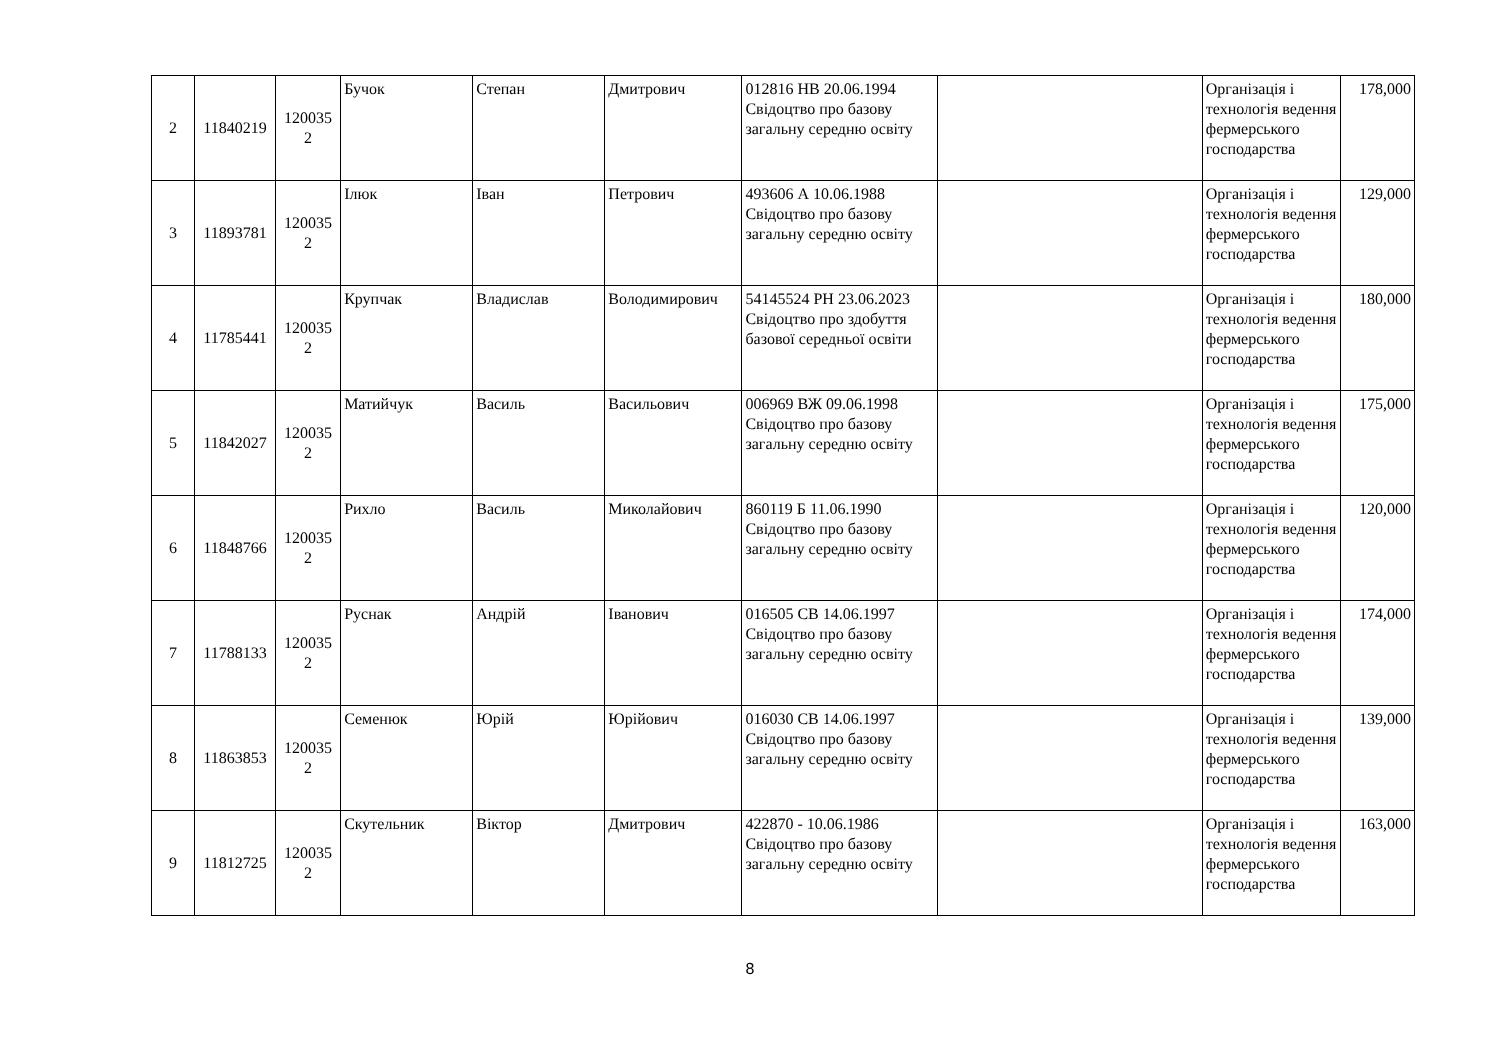| 2 | 11840219 | 120035 2 | Бучок | Степан | Дмитрович | 012816 НВ 20.06.1994 Свідоцтво про базову загальну середню освіту | | Організація і технологія ведення фермерського господарства | 178,000 |
| 3 | 11893781 | 120035 2 | Ілюк | Іван | Петрович | 493606 А 10.06.1988 Свідоцтво про базову загальну середню освіту | | Організація і технологія ведення фермерського господарства | 129,000 |
| 4 | 11785441 | 120035 2 | Крупчак | Владислав | Володимирович | 54145524 PH 23.06.2023 Свідоцтво про здобуття базової середньої освіти | | Організація і технологія ведення фермерського господарства | 180,000 |
| 5 | 11842027 | 120035 2 | Матийчук | Василь | Васильович | 006969 ВЖ 09.06.1998 Свідоцтво про базову загальну середню освіту | | Організація і технологія ведення фермерського господарства | 175,000 |
| 6 | 11848766 | 120035 2 | Рихло | Василь | Миколайович | 860119 Б 11.06.1990 Свідоцтво про базову загальну середню освіту | | Організація і технологія ведення фермерського господарства | 120,000 |
| 7 | 11788133 | 120035 2 | Руснак | Андрій | Іванович | 016505 СВ 14.06.1997 Свідоцтво про базову загальну середню освіту | | Організація і технологія ведення фермерського господарства | 174,000 |
| 8 | 11863853 | 120035 2 | Семенюк | Юрій | Юрійович | 016030 СВ 14.06.1997 Свідоцтво про базову загальну середню освіту | | Організація і технологія ведення фермерського господарства | 139,000 |
| 9 | 11812725 | 120035 2 | Скутельник | Віктор | Дмитрович | 422870 - 10.06.1986 Свідоцтво про базову загальну середню освіту | | Організація і технологія ведення фермерського господарства | 163,000 |
8